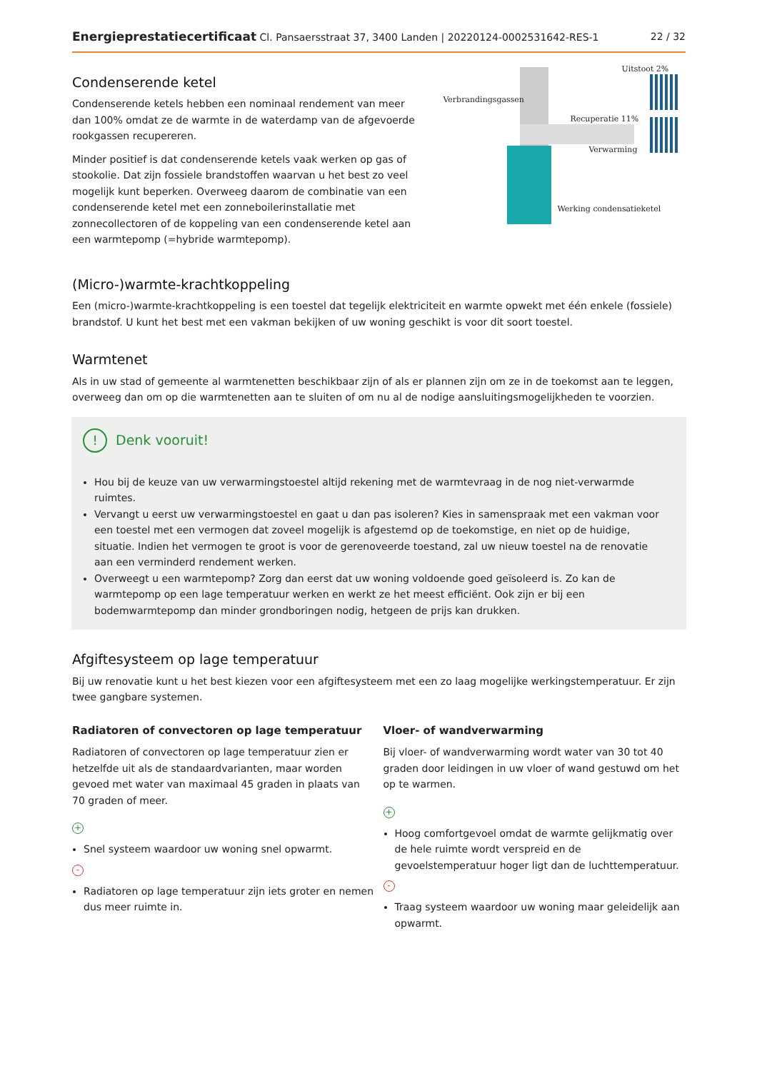Energieprestatiecertificaat Cl. Pansaersstraat 37, 3400 Landen | 20220124-0002531642-RES-1 22 / 32
Condenserende ketel
Condenserende ketels hebben een nominaal rendement van meer dan 100% omdat ze de warmte in de waterdamp van de afgevoerde rookgassen recupereren.
Minder positief is dat condenserende ketels vaak werken op gas of stookolie. Dat zijn fossiele brandstoffen waarvan u het best zo veel mogelijk kunt beperken. Overweeg daarom de combinatie van een condenserende ketel met een zonneboilerinstallatie met zonnecollectoren of de koppeling van een condenserende ketel aan een warmtepomp (=hybride warmtepomp).
Uitstoot 2%
Verbrandingsgassen
Recuperatie 11%
Verwarming
Werking condensatieketel
(Micro-)warmte-krachtkoppeling
Een (micro-)warmte-krachtkoppeling is een toestel dat tegelijk elektriciteit en warmte opwekt met één enkele (fossiele) brandstof. U kunt het best met een vakman bekijken of uw woning geschikt is voor dit soort toestel.
Warmtenet
Als in uw stad of gemeente al warmtenetten beschikbaar zijn of als er plannen zijn om ze in de toekomst aan te leggen, overweeg dan om op die warmtenetten aan te sluiten of om nu al de nodige aansluitingsmogelijkheden te voorzien.
! Denk vooruit!
Hou bij de keuze van uw verwarmingstoestel altijd rekening met de warmtevraag in de nog niet-verwarmde ruimtes.
Vervangt u eerst uw verwarmingstoestel en gaat u dan pas isoleren? Kies in samenspraak met een vakman voor een toestel met een vermogen dat zoveel mogelijk is afgestemd op de toekomstige, en niet op de huidige, situatie. Indien het vermogen te groot is voor de gerenoveerde toestand, zal uw nieuw toestel na de renovatie aan een verminderd rendement werken.
Overweegt u een warmtepomp? Zorg dan eerst dat uw woning voldoende goed geïsoleerd is. Zo kan de warmtepomp op een lage temperatuur werken en werkt ze het meest efficiënt. Ook zijn er bij een bodemwarmtepomp dan minder grondboringen nodig, hetgeen de prijs kan drukken.
Afgiftesysteem op lage temperatuur
Bij uw renovatie kunt u het best kiezen voor een afgiftesysteem met een zo laag mogelijke werkingstemperatuur. Er zijn twee gangbare systemen.
Radiatoren of convectoren op lage temperatuur
Radiatoren of convectoren op lage temperatuur zien er hetzelfde uit als de standaardvarianten, maar worden gevoed met water van maximaal 45 graden in plaats van 70 graden of meer.
+
Snel systeem waardoor uw woning snel opwarmt.
-
Radiatoren op lage temperatuur zijn iets groter en nemen dus meer ruimte in.
Vloer- of wandverwarming
Bij vloer- of wandverwarming wordt water van 30 tot 40 graden door leidingen in uw vloer of wand gestuwd om het op te warmen.
+
Hoog comfortgevoel omdat de warmte gelijkmatig over de hele ruimte wordt verspreid en de gevoelstemperatuur hoger ligt dan de luchttemperatuur.
-
Traag systeem waardoor uw woning maar geleidelijk aan opwarmt.